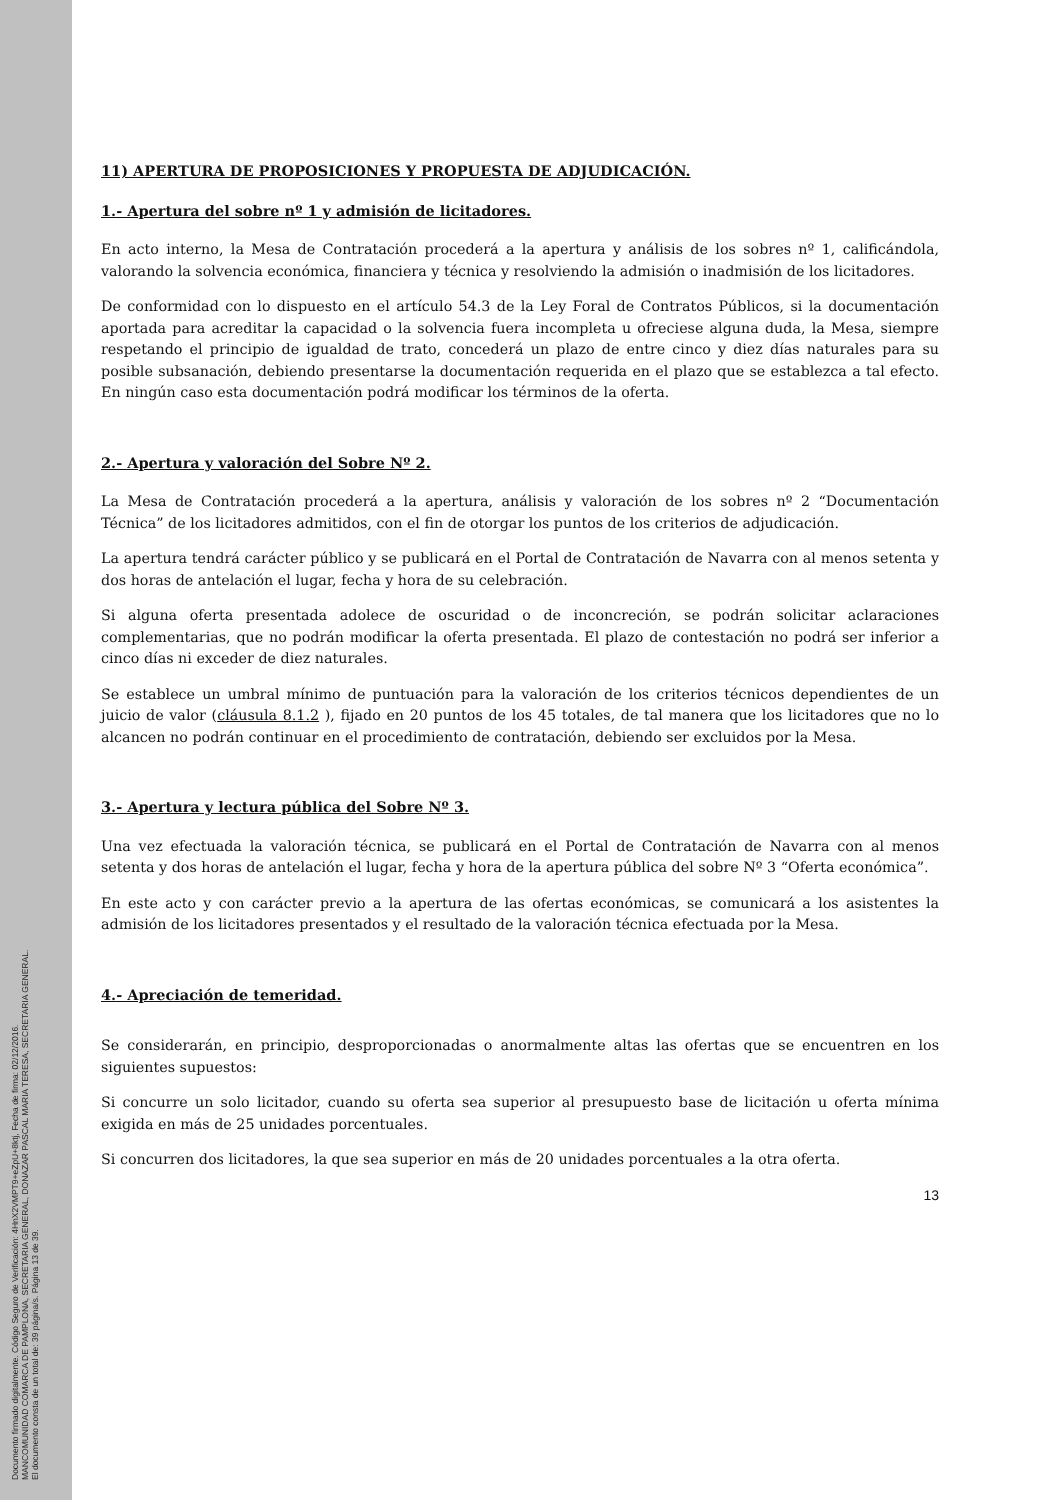Documento firmado digitalmente. Código Seguro de Verificación: 4HnX2VMPT9+eZpU+8ktj, Fecha de firma: 02/12/2016.
MANCOMUNIDAD COMARCA DE PAMPLONA, SECRETARIA GENERAL, DONAZAR PASCAL MARIA TERESA, SECRETARIA GENERAL.
El documento consta de un total de: 39 página/s. Página 13 de 39.
11) APERTURA DE PROPOSICIONES Y PROPUESTA DE ADJUDICACIÓN.
1.- Apertura del sobre nº 1 y admisión de licitadores.
En acto interno, la Mesa de Contratación procederá a la apertura y análisis de los sobres nº 1, calificándola, valorando la solvencia económica, financiera y técnica y resolviendo la admisión o inadmisión de los licitadores.
De conformidad con lo dispuesto en el artículo 54.3 de la Ley Foral de Contratos Públicos, si la documentación aportada para acreditar la capacidad o la solvencia fuera incompleta u ofreciese alguna duda, la Mesa, siempre respetando el principio de igualdad de trato, concederá un plazo de entre cinco y diez días naturales para su posible subsanación, debiendo presentarse la documentación requerida en el plazo que se establezca a tal efecto. En ningún caso esta documentación podrá modificar los términos de la oferta.
2.- Apertura y valoración del Sobre Nº 2.
La Mesa de Contratación procederá a la apertura, análisis y valoración de los sobres nº 2 “Documentación Técnica” de los licitadores admitidos, con el fin de otorgar los puntos de los criterios de adjudicación.
La apertura tendrá carácter público y se publicará en el Portal de Contratación de Navarra con al menos setenta y dos horas de antelación el lugar, fecha y hora de su celebración.
Si alguna oferta presentada adolece de oscuridad o de inconcreción, se podrán solicitar aclaraciones complementarias, que no podrán modificar la oferta presentada. El plazo de contestación no podrá ser inferior a cinco días ni exceder de diez naturales.
Se establece un umbral mínimo de puntuación para la valoración de los criterios técnicos dependientes de un juicio de valor (cláusula 8.1.2 ), fijado en 20 puntos de los 45 totales, de tal manera que los licitadores que no lo alcancen no podrán continuar en el procedimiento de contratación, debiendo ser excluidos por la Mesa.
3.- Apertura y lectura pública del Sobre Nº 3.
Una vez efectuada la valoración técnica, se publicará en el Portal de Contratación de Navarra con al menos setenta y dos horas de antelación el lugar, fecha y hora de la apertura pública del sobre Nº 3 “Oferta económica”.
En este acto y con carácter previo a la apertura de las ofertas económicas, se comunicará a los asistentes la admisión de los licitadores presentados y el resultado de la valoración técnica efectuada por la Mesa.
4.- Apreciación de temeridad.
Se considerarán, en principio, desproporcionadas o anormalmente altas las ofertas que se encuentren en los siguientes supuestos:
Si concurre un solo licitador, cuando su oferta sea superior al presupuesto base de licitación u oferta mínima exigida en más de 25 unidades porcentuales.
Si concurren dos licitadores, la que sea superior en más de 20 unidades porcentuales a la otra oferta.
13